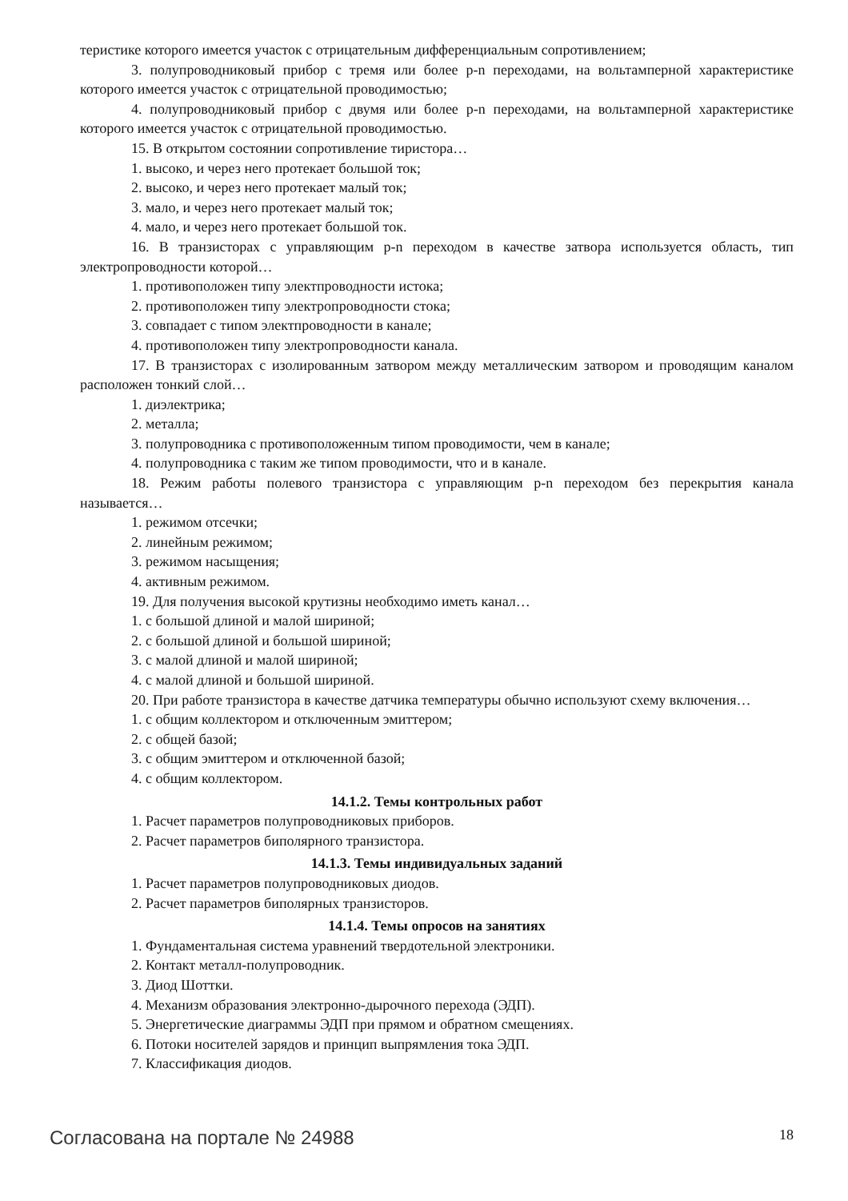теристике которого имеется участок с отрицательным дифференциальным сопротивлением;
3. полупроводниковый прибор с тремя или более p-n переходами, на вольтамперной характеристике которого имеется участок с отрицательной проводимостью;
4. полупроводниковый прибор с двумя или более p-n переходами, на вольтамперной характеристике которого имеется участок с отрицательной проводимостью.
15. В открытом состоянии сопротивление тиристора…
1. высоко, и через него протекает большой ток;
2. высоко, и через него протекает малый ток;
3. мало, и через него протекает малый ток;
4. мало, и через него протекает большой ток.
16. В транзисторах с управляющим p-n переходом в качестве затвора используется область, тип электропроводности которой…
1. противоположен типу электпроводности истока;
2. противоположен типу электропроводности стока;
3. совпадает с типом электпроводности в канале;
4. противоположен типу электропроводности канала.
17. В транзисторах с изолированным затвором между металлическим затвором и проводящим каналом расположен тонкий слой…
1. диэлектрика;
2. металла;
3. полупроводника с противоположенным типом проводимости, чем в канале;
4. полупроводника с таким же типом проводимости, что и в канале.
18. Режим работы полевого транзистора с управляющим p-n переходом без перекрытия канала называется…
1. режимом отсечки;
2. линейным режимом;
3. режимом насыщения;
4. активным режимом.
19. Для получения высокой крутизны необходимо иметь канал…
1. с большой длиной и малой шириной;
2. с большой длиной и большой шириной;
3. с малой длиной и малой шириной;
4. с малой длиной и большой шириной.
20. При работе транзистора в качестве датчика температуры обычно используют схему включения…
1. с общим коллектором и отключенным эмиттером;
2. с общей базой;
3. с общим эмиттером и отключенной базой;
4. с общим коллектором.
14.1.2. Темы контрольных работ
1. Расчет параметров полупроводниковых приборов.
2. Расчет параметров биполярного транзистора.
14.1.3. Темы индивидуальных заданий
1. Расчет параметров полупроводниковых диодов.
2. Расчет параметров биполярных транзисторов.
14.1.4. Темы опросов на занятиях
1. Фундаментальная система уравнений твердотельной электроники.
2. Контакт металл-полупроводник.
3. Диод Шоттки.
4. Механизм образования электронно-дырочного перехода (ЭДП).
5. Энергетические диаграммы ЭДП при прямом и обратном смещениях.
6. Потоки носителей зарядов и принцип выпрямления тока ЭДП.
7. Классификация диодов.
Согласована на портале № 24988 18